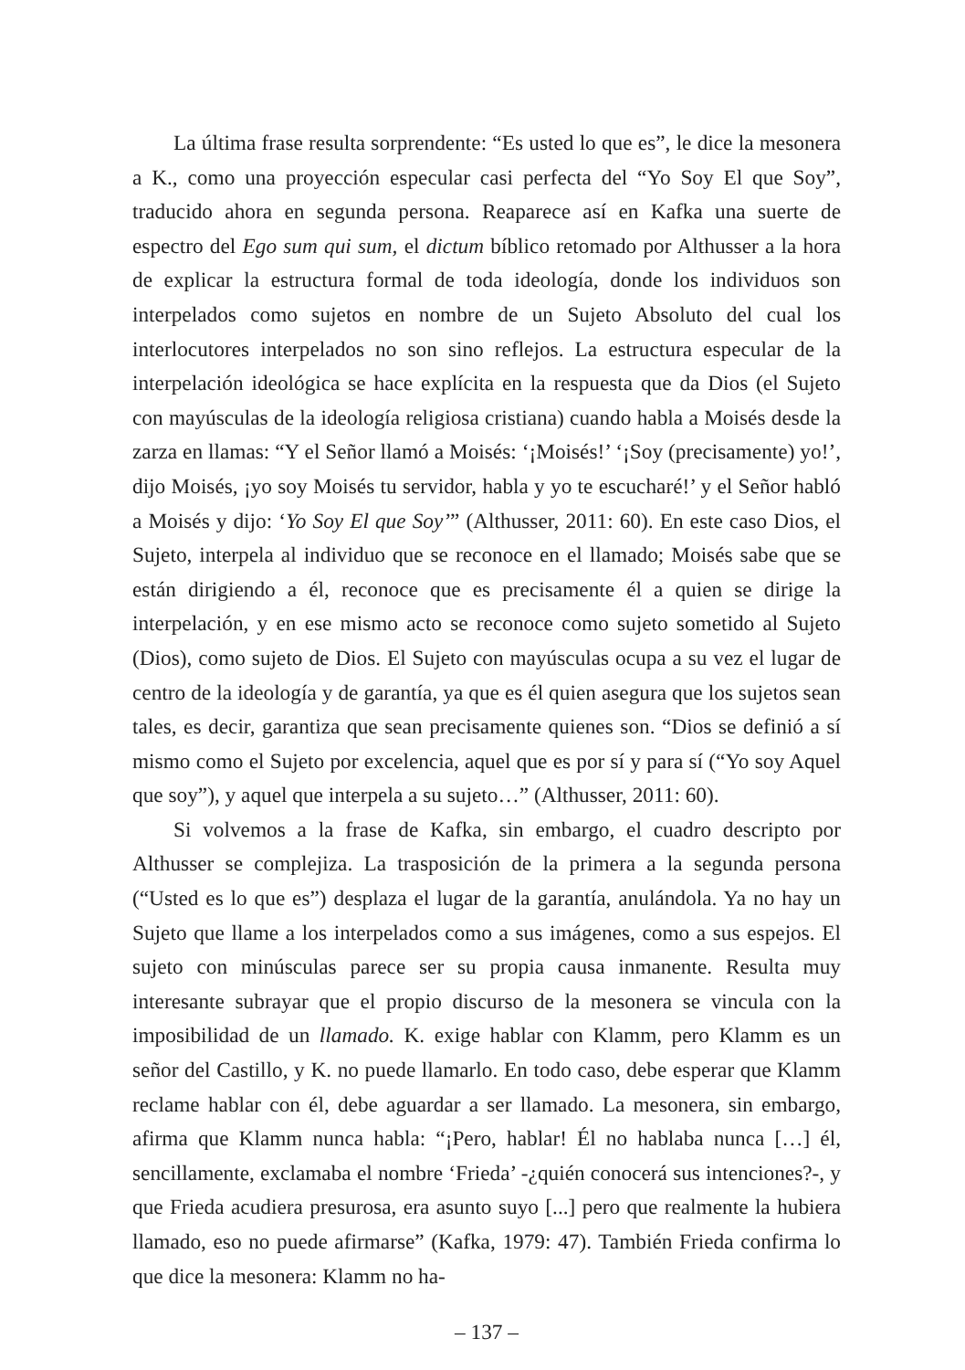La última frase resulta sorprendente: “Es usted lo que es”, le dice la mesonera a K., como una proyección especular casi perfecta del “Yo Soy El que Soy”, traducido ahora en segunda persona. Reaparece así en Kafka una suerte de espectro del Ego sum qui sum, el dictum bíblico retomado por Althusser a la hora de explicar la estructura formal de toda ideología, donde los individuos son interpelados como sujetos en nombre de un Sujeto Absoluto del cual los interlocutores interpelados no son sino reflejos. La estructura especular de la interpelación ideológica se hace explícita en la respuesta que da Dios (el Sujeto con mayúsculas de la ideología religiosa cristiana) cuando habla a Moisés desde la zarza en llamas: “Y el Señor llamó a Moisés: ‘¡Moisés!’ ‘¡Soy (precisamente) yo!’, dijo Moisés, ¡yo soy Moisés tu servidor, habla y yo te escucharé!’ y el Señor habló a Moisés y dijo: ‘Yo Soy El que Soy’” (Althusser, 2011: 60). En este caso Dios, el Sujeto, interpela al individuo que se reconoce en el llamado; Moisés sabe que se están dirigiendo a él, reconoce que es precisamente él a quien se dirige la interpelación, y en ese mismo acto se reconoce como sujeto sometido al Sujeto (Dios), como sujeto de Dios. El Sujeto con mayúsculas ocupa a su vez el lugar de centro de la ideología y de garantía, ya que es él quien asegura que los sujetos sean tales, es decir, garantiza que sean precisamente quienes son. “Dios se definió a sí mismo como el Sujeto por excelencia, aquel que es por sí y para sí (“Yo soy Aquel que soy”), y aquel que interpela a su sujeto…” (Althusser, 2011: 60).
Si volvemos a la frase de Kafka, sin embargo, el cuadro descripto por Althusser se complejiza. La trasposición de la primera a la segunda persona (“Usted es lo que es”) desplaza el lugar de la garantía, anulándola. Ya no hay un Sujeto que llame a los interpelados como a sus imágenes, como a sus espejos. El sujeto con minúsculas parece ser su propia causa inmanente. Resulta muy interesante subrayar que el propio discurso de la mesonera se vincula con la imposibilidad de un llamado. K. exige hablar con Klamm, pero Klamm es un señor del Castillo, y K. no puede llamarlo. En todo caso, debe esperar que Klamm reclame hablar con él, debe aguardar a ser llamado. La mesonera, sin embargo, afirma que Klamm nunca habla: “¡Pero, hablar! Él no hablaba nunca […] él, sencillamente, exclamaba el nombre ‘Frieda’ -¿quién conocerá sus intenciones?-, y que Frieda acudiera presurosa, era asunto suyo [...] pero que realmente la hubiera llamado, eso no puede afirmarse” (Kafka, 1979: 47). También Frieda confirma lo que dice la mesonera: Klamm no ha-
– 137 –